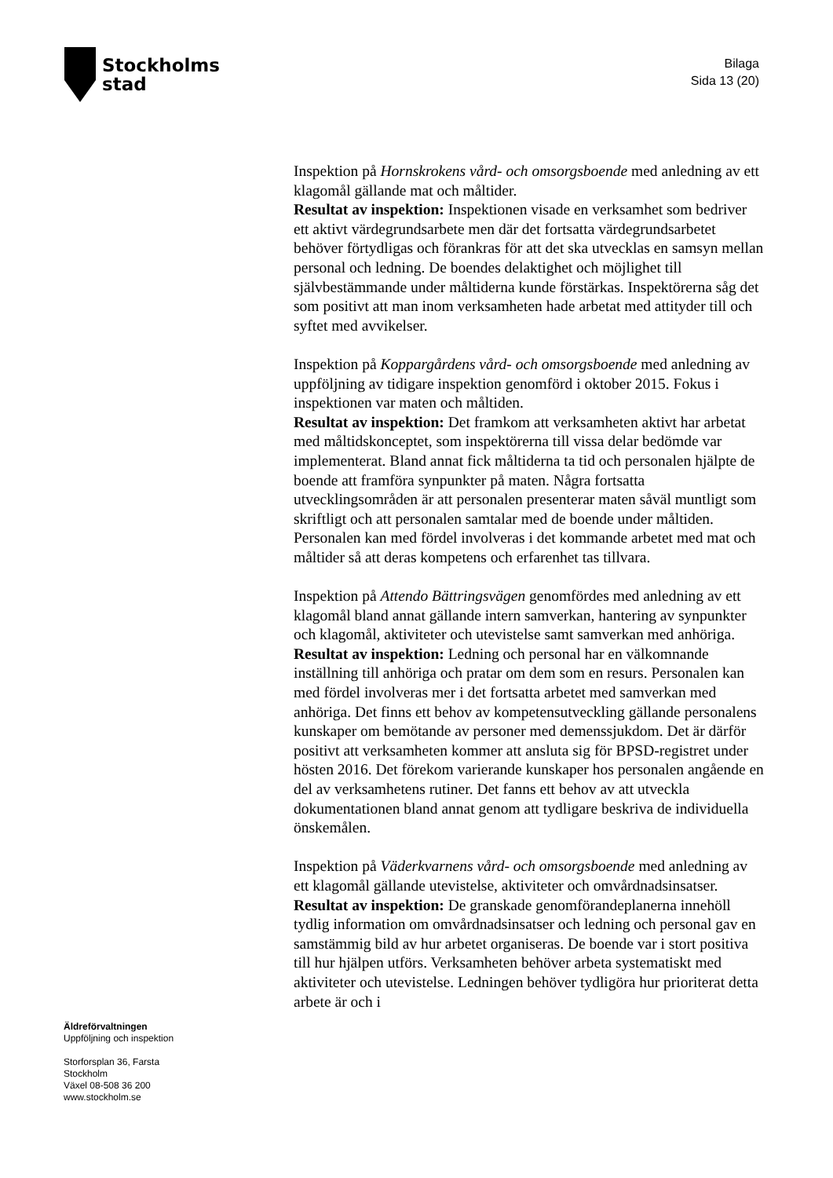Stockholms
stad
Bilaga
Sida 13 (20)
Inspektion på Hornskrokens vård- och omsorgsboende med anledning av ett klagomål gällande mat och måltider.
Resultat av inspektion: Inspektionen visade en verksamhet som bedriver ett aktivt värdegrundsarbete men där det fortsatta värdegrundsarbetet behöver förtydligas och förankras för att det ska utvecklas en samsyn mellan personal och ledning. De boendes delaktighet och möjlighet till självbestämmande under måltiderna kunde förstärkas. Inspektörerna såg det som positivt att man inom verksamheten hade arbetat med attityder till och syftet med avvikelser.
Inspektion på Koppargårdens vård- och omsorgsboende med anledning av uppföljning av tidigare inspektion genomförd i oktober 2015. Fokus i inspektionen var maten och måltiden.
Resultat av inspektion: Det framkom att verksamheten aktivt har arbetat med måltidskonceptet, som inspektörerna till vissa delar bedömde var implementerat. Bland annat fick måltiderna ta tid och personalen hjälpte de boende att framföra synpunkter på maten. Några fortsatta utvecklingsområden är att personalen presenterar maten såväl muntligt som skriftligt och att personalen samtalar med de boende under måltiden. Personalen kan med fördel involveras i det kommande arbetet med mat och måltider så att deras kompetens och erfarenhet tas tillvara.
Inspektion på Attendo Bättringsvägen genomfördes med anledning av ett klagomål bland annat gällande intern samverkan, hantering av synpunkter och klagomål, aktiviteter och utevistelse samt samverkan med anhöriga.
Resultat av inspektion: Ledning och personal har en välkomnande inställning till anhöriga och pratar om dem som en resurs. Personalen kan med fördel involveras mer i det fortsatta arbetet med samverkan med anhöriga. Det finns ett behov av kompetensutveckling gällande personalens kunskaper om bemötande av personer med demenssjukdom. Det är därför positivt att verksamheten kommer att ansluta sig för BPSD-registret under hösten 2016. Det förekom varierande kunskaper hos personalen angående en del av verksamhetens rutiner. Det fanns ett behov av att utveckla dokumentationen bland annat genom att tydligare beskriva de individuella önskemålen.
Inspektion på Väderkvarnens vård- och omsorgsboende med anledning av ett klagomål gällande utevistelse, aktiviteter och omvårdnadsinsatser.
Resultat av inspektion: De granskade genomförandeplanerna innehöll tydlig information om omvårdnadsinsatser och ledning och personal gav en samstämmig bild av hur arbetet organiseras. De boende var i stort positiva till hur hjälpen utförs. Verksamheten behöver arbeta systematiskt med aktiviteter och utevistelse. Ledningen behöver tydligöra hur prioriterat detta arbete är och i
Äldreförvaltningen
Uppföljning och inspektion
Storforsplan 36, Farsta
Stockholm
Växel 08-508 36 200
www.stockholm.se